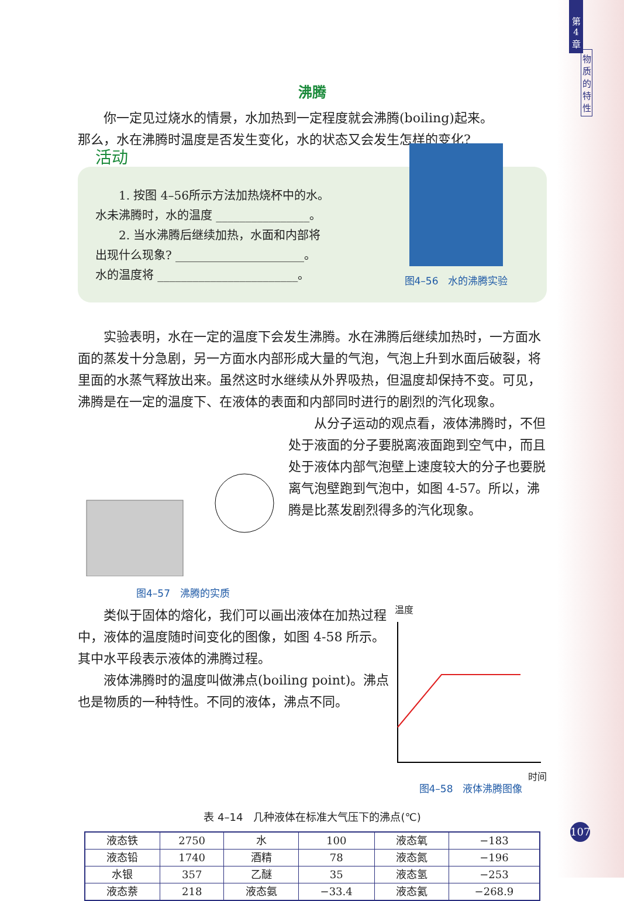第
4
章
物
质
的
特
性
沸腾
你一定见过烧水的情景，水加热到一定程度就会沸腾(boiling)起来。
那么，水在沸腾时温度是否发生变化，水的状态又会发生怎样的变化?
活动
1. 按图 4–56所示方法加热烧杯中的水。
水未沸腾时，水的温度 ________________。
2. 当水沸腾后继续加热，水面和内部将
出现什么现象? ______________________。
水的温度将 ________________________。
图4–56　水的沸腾实验
实验表明，水在一定的温度下会发生沸腾。水在沸腾后继续加热时，一方面水面的蒸发十分急剧，另一方面水内部形成大量的气泡，气泡上升到水面后破裂，将里面的水蒸气释放出来。虽然这时水继续从外界吸热，但温度却保持不变。可见，沸腾是在一定的温度下、在液体的表面和内部同时进行的剧烈的汽化现象。
图4–57　沸腾的实质
从分子运动的观点看，液体沸腾时，不但处于液面的分子要脱离液面跑到空气中，而且处于液体内部气泡壁上速度较大的分子也要脱离气泡壁跑到气泡中，如图 4-57。所以，沸腾是比蒸发剧烈得多的汽化现象。
类似于固体的熔化，我们可以画出液体在加热过程中，液体的温度随时间变化的图像，如图 4-58 所示。其中水平段表示液体的沸腾过程。
液体沸腾时的温度叫做沸点(boiling point)。沸点也是物质的一种特性。不同的液体，沸点不同。
温度
时间
图4–58　液体沸腾图像
表 4–14　几种液体在标准大气压下的沸点(℃)
| 液态铁 | 2750 | 水 | 100 | 液态氧 | −183 |
| 液态铅 | 1740 | 酒精 | 78 | 液态氮 | −196 |
| 水银 | 357 | 乙醚 | 35 | 液态氢 | −253 |
| 液态萘 | 218 | 液态氨 | −33.4 | 液态氦 | −268.9 |
107